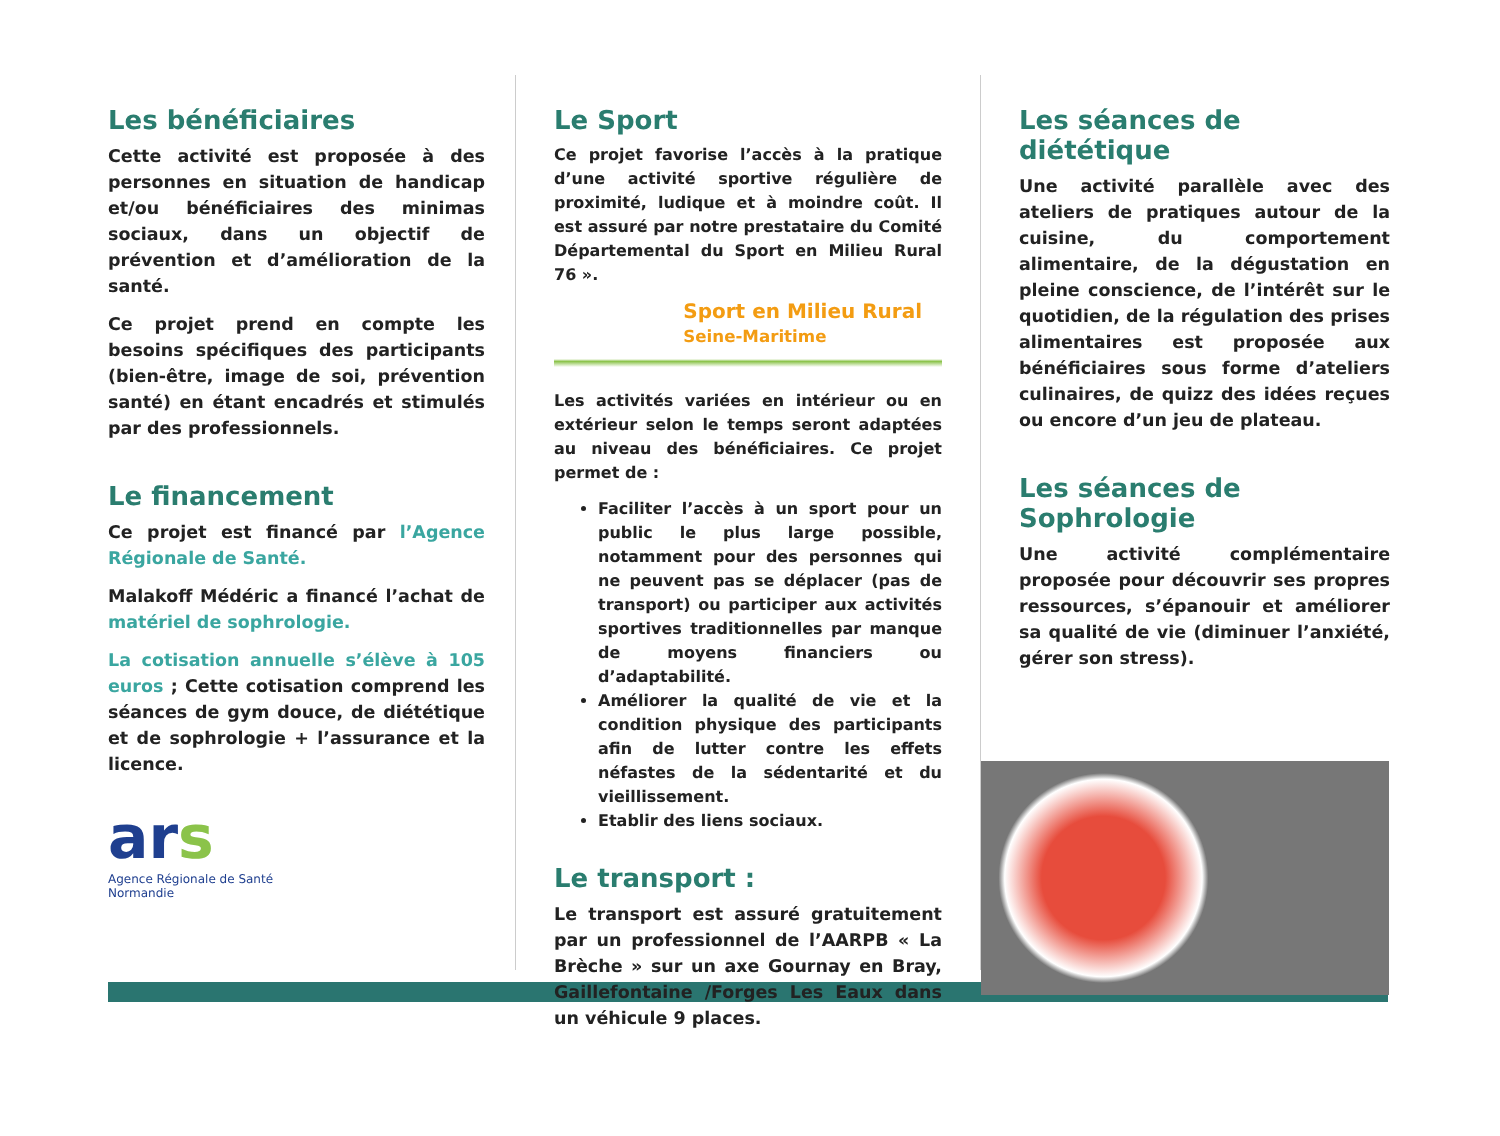Les bénéficiaires
Cette activité est proposée à des personnes en situation de handicap et/ou bénéficiaires des minimas sociaux, dans un objectif de prévention et d’amélioration de la santé.
Ce projet prend en compte les besoins spécifiques des participants (bien-être, image de soi, prévention santé) en étant encadrés et stimulés par des professionnels.
Le financement
Ce projet est financé par l’Agence Régionale de Santé.
Malakoff Médéric a financé l’achat de matériel de sophrologie.
La cotisation annuelle s’élève à 105 euros ; Cette cotisation comprend les séances de gym douce, de diététique et de sophrologie + l’assurance et la licence.
ars
Agence Régionale de Santé
Normandie
Le Sport
Ce projet favorise l’accès à la pratique d’une activité sportive régulière de proximité, ludique et à moindre coût. Il est assuré par notre prestataire du Comité Départemental du Sport en Milieu Rural 76 ».
Sport en Milieu Rural
Seine-Maritime
Les activités variées en intérieur ou en extérieur selon le temps seront adaptées au niveau des bénéficiaires. Ce projet permet de :
Faciliter l’accès à un sport pour un public le plus large possible, notamment pour des personnes qui ne peuvent pas se déplacer (pas de transport) ou participer aux activités sportives traditionnelles par manque de moyens financiers ou d’adaptabilité.
Améliorer la qualité de vie et la condition physique des participants afin de lutter contre les effets néfastes de la sédentarité et du vieillissement.
Etablir des liens sociaux.
Le transport :
Le transport est assuré gratuitement par un professionnel de l’AARPB « La Brèche » sur un axe Gournay en Bray, Gaillefontaine /Forges Les Eaux dans un véhicule 9 places.
Les séances de diététique
Une activité parallèle avec des ateliers de pratiques autour de la cuisine, du comportement alimentaire, de la dégustation en pleine conscience, de l’intérêt sur le quotidien, de la régulation des prises alimentaires est proposée aux bénéficiaires sous forme d’ateliers culinaires, de quizz des idées reçues ou encore d’un jeu de plateau.
Les séances de Sophrologie
Une activité complémentaire proposée pour découvrir ses propres ressources, s’épanouir et améliorer sa qualité de vie (diminuer l’anxiété, gérer son stress).